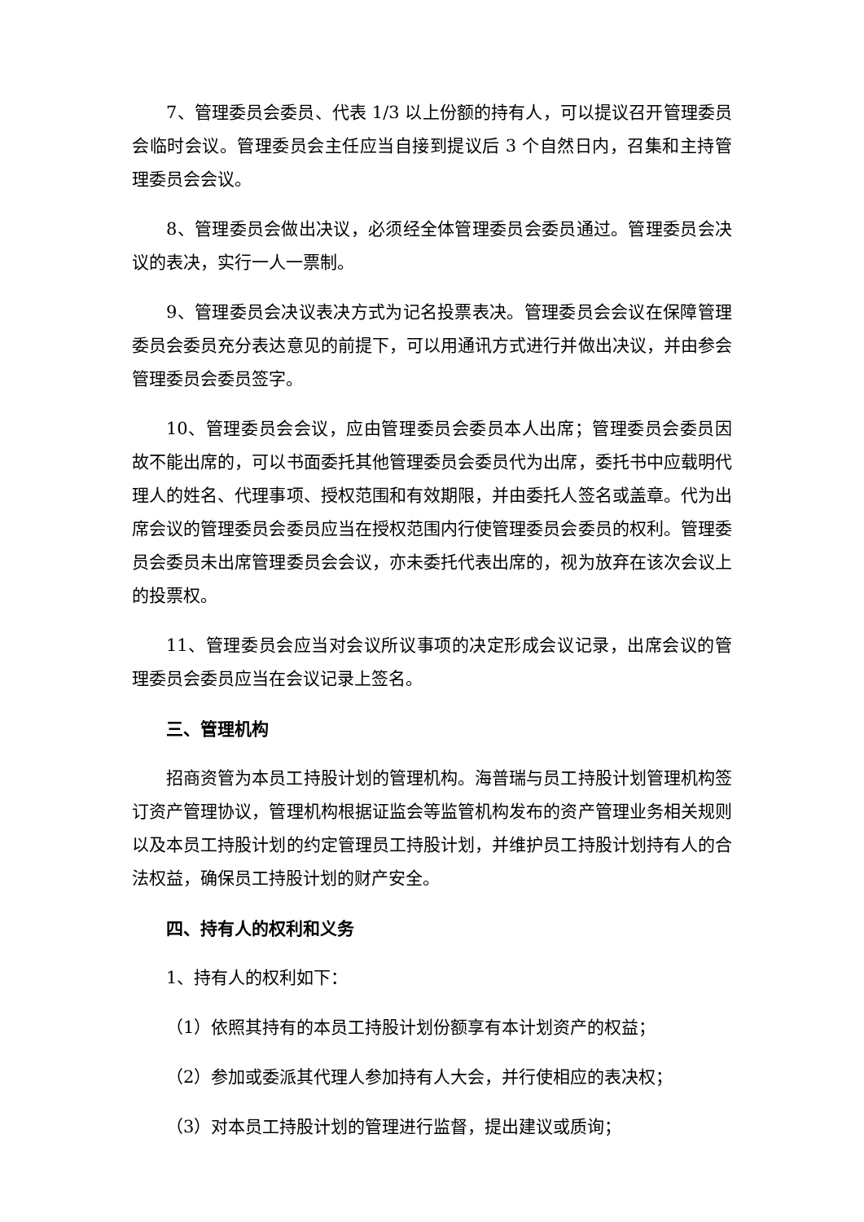7、管理委员会委员、代表 1/3 以上份额的持有人，可以提议召开管理委员会临时会议。管理委员会主任应当自接到提议后 3 个自然日内，召集和主持管理委员会会议。
8、管理委员会做出决议，必须经全体管理委员会委员通过。管理委员会决议的表决，实行一人一票制。
9、管理委员会决议表决方式为记名投票表决。管理委员会会议在保障管理委员会委员充分表达意见的前提下，可以用通讯方式进行并做出决议，并由参会管理委员会委员签字。
10、管理委员会会议，应由管理委员会委员本人出席；管理委员会委员因故不能出席的，可以书面委托其他管理委员会委员代为出席，委托书中应载明代理人的姓名、代理事项、授权范围和有效期限，并由委托人签名或盖章。代为出席会议的管理委员会委员应当在授权范围内行使管理委员会委员的权利。管理委员会委员未出席管理委员会会议，亦未委托代表出席的，视为放弃在该次会议上的投票权。
11、管理委员会应当对会议所议事项的决定形成会议记录，出席会议的管理委员会委员应当在会议记录上签名。
三、管理机构
招商资管为本员工持股计划的管理机构。海普瑞与员工持股计划管理机构签订资产管理协议，管理机构根据证监会等监管机构发布的资产管理业务相关规则以及本员工持股计划的约定管理员工持股计划，并维护员工持股计划持有人的合法权益，确保员工持股计划的财产安全。
四、持有人的权利和义务
1、持有人的权利如下：
（1）依照其持有的本员工持股计划份额享有本计划资产的权益；
（2）参加或委派其代理人参加持有人大会，并行使相应的表决权；
（3）对本员工持股计划的管理进行监督，提出建议或质询；